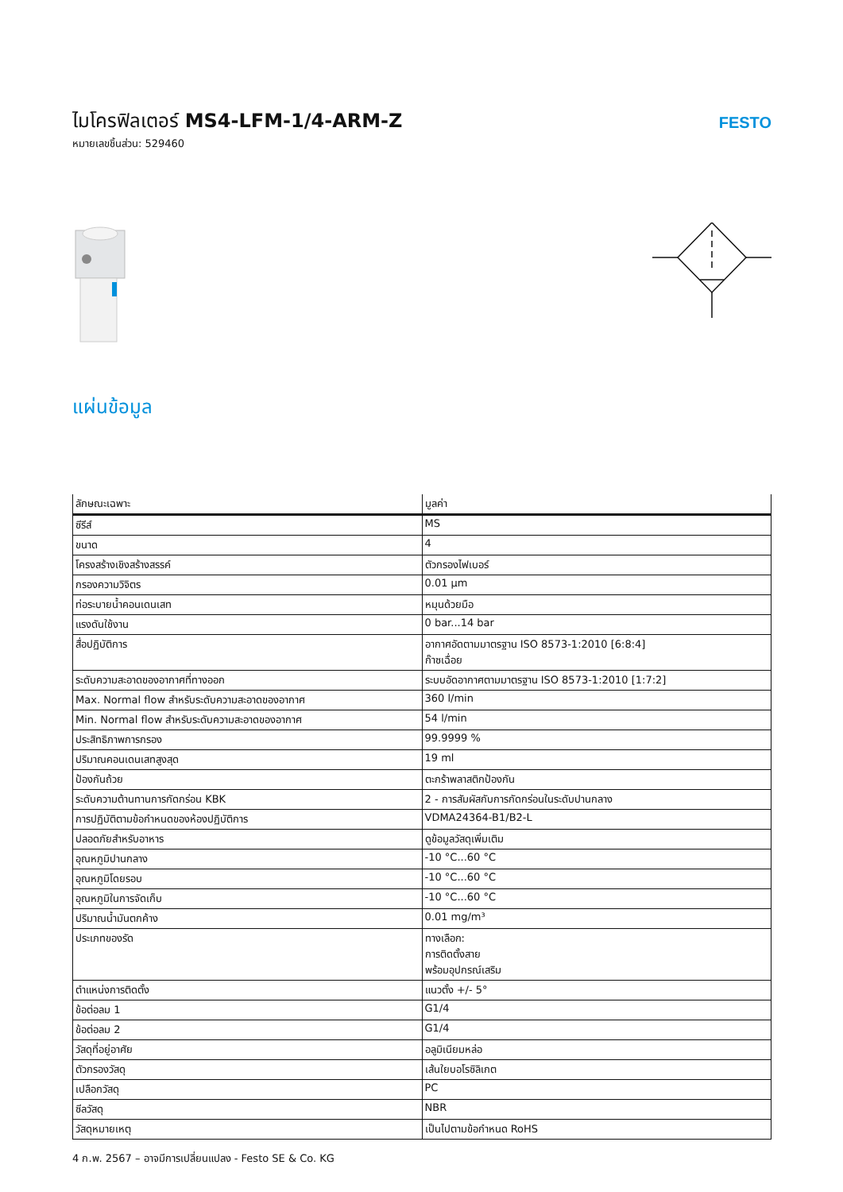ไมโครฟิลเตอร์ MS4-LFM-1/4-ARM-Z
หมายเลขชิ้นส่วน: 529460
FESTO
แผ่นข้อมูล
| ลักษณะเฉพาะ | มูลค่า |
| --- | --- |
| ซีรีส์ | MS |
| ขนาด | 4 |
| โครงสร้างเชิงสร้างสรรค์ | ตัวกรองไฟเบอร์ |
| กรองความวิจิตร | 0.01 µm |
| ท่อระบายน้ำคอนเดนเสท | หมุนด้วยมือ |
| แรงดันใช้งาน | 0 bar...14 bar |
| สื่อปฏิบัติการ | อากาศอัดตามมาตรฐาน ISO 8573-1:2010 [6:8:4] ก๊าซเฉื่อย |
| ระดับความสะอาดของอากาศที่ทางออก | ระบบอัดอากาศตามมาตรฐาน ISO 8573-1:2010 [1:7:2] |
| Max. Normal flow สำหรับระดับความสะอาดของอากาศ | 360 l/min |
| Min. Normal flow สำหรับระดับความสะอาดของอากาศ | 54 l/min |
| ประสิทธิภาพการกรอง | 99.9999 % |
| ปริมาณคอนเดนเสทสูงสุด | 19 ml |
| ป้องกันถ้วย | ตะกร้าพลาสติกป้องกัน |
| ระดับความต้านทานการกัดกร่อน KBK | 2 - การสัมผัสกับการกัดกร่อนในระดับปานกลาง |
| การปฏิบัติตามข้อกำหนดของห้องปฏิบัติการ | VDMA24364-B1/B2-L |
| ปลอดภัยสำหรับอาหาร | ดูข้อมูลวัสดุเพิ่มเติม |
| อุณหภูมิปานกลาง | -10 °C...60 °C |
| อุณหภูมิโดยรอบ | -10 °C...60 °C |
| อุณหภูมิในการจัดเก็บ | -10 °C...60 °C |
| ปริมาณน้ำมันตกค้าง | 0.01 mg/m³ |
| ประเภทของรัด | ทางเลือก: การติดตั้งสาย พร้อมอุปกรณ์เสริม |
| ตำแหน่งการติดตั้ง | แนวตั้ง +/- 5° |
| ข้อต่อลม 1 | G1/4 |
| ข้อต่อลม 2 | G1/4 |
| วัสดุที่อยู่อาศัย | อลูมิเนียมหล่อ |
| ตัวกรองวัสดุ | เส้นใยบอโรซิลิเกต |
| เปลือกวัสดุ | PC |
| ซีลวัสดุ | NBR |
| วัสดุหมายเหตุ | เป็นไปตามข้อกำหนด RoHS |
4 ก.พ. 2567 – อาจมีการเปลี่ยนแปลง - Festo SE & Co. KG